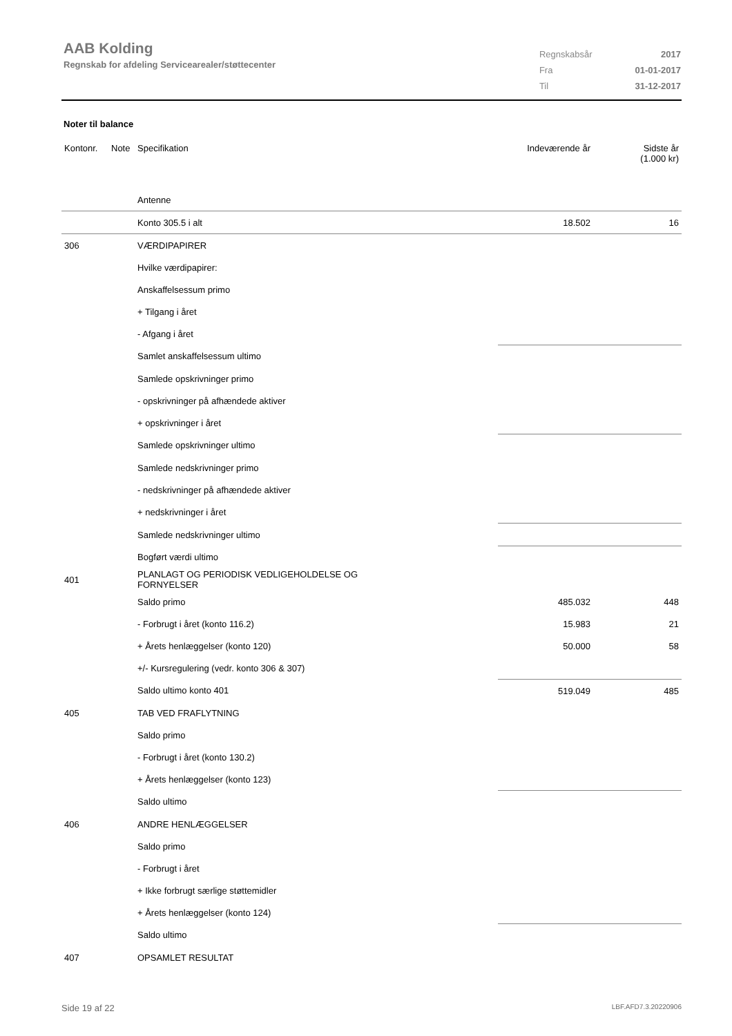AAB Kolding
Regnskab for afdeling Servicearealer/støttecenter
| Regnskabsår | 2017 |
| Fra | 01-01-2017 |
| Til | 31-12-2017 |
Noter til balance
| Kontonr. | Note | Specifikation | Indeværende år | Sidste år (1.000 kr) |
| --- | --- | --- | --- | --- |
| | | Antenne | | |
| | | Konto 305.5 i alt | 18.502 | 16 |
| 306 | | VÆRDIPAPIRER | | |
| | | Hvilke værdipapirer: | | |
| | | Anskaffelsessum primo | | |
| | | + Tilgang i året | | |
| | | - Afgang i året | | |
| | | Samlet anskaffelsessum ultimo | | |
| | | Samlede opskrivninger primo | | |
| | | - opskrivninger på afhændede aktiver | | |
| | | + opskrivninger i året | | |
| | | Samlede opskrivninger ultimo | | |
| | | Samlede nedskrivninger primo | | |
| | | - nedskrivninger på afhændede aktiver | | |
| | | + nedskrivninger i året | | |
| | | Samlede nedskrivninger ultimo | | |
| | | Bogført værdi ultimo | | |
| 401 | | PLANLAGT OG PERIODISK VEDLIGEHOLDELSE OG FORNYELSER | | |
| | | Saldo primo | 485.032 | 448 |
| | | - Forbrugt i året (konto 116.2) | 15.983 | 21 |
| | | + Årets henlæggelser (konto 120) | 50.000 | 58 |
| | | +/- Kursregulering (vedr. konto 306 & 307) | | |
| | | Saldo ultimo konto 401 | 519.049 | 485 |
| 405 | | TAB VED FRAFLYTNING | | |
| | | Saldo primo | | |
| | | - Forbrugt i året (konto 130.2) | | |
| | | + Årets henlæggelser (konto 123) | | |
| | | Saldo ultimo | | |
| 406 | | ANDRE HENLÆGGELSER | | |
| | | Saldo primo | | |
| | | - Forbrugt i året | | |
| | | + Ikke forbrugt særlige støttemidler | | |
| | | + Årets henlæggelser (konto 124) | | |
| | | Saldo ultimo | | |
| 407 | | OPSAMLET RESULTAT | | |
Side 19 af 22 LBF.AFD7.3.20220906